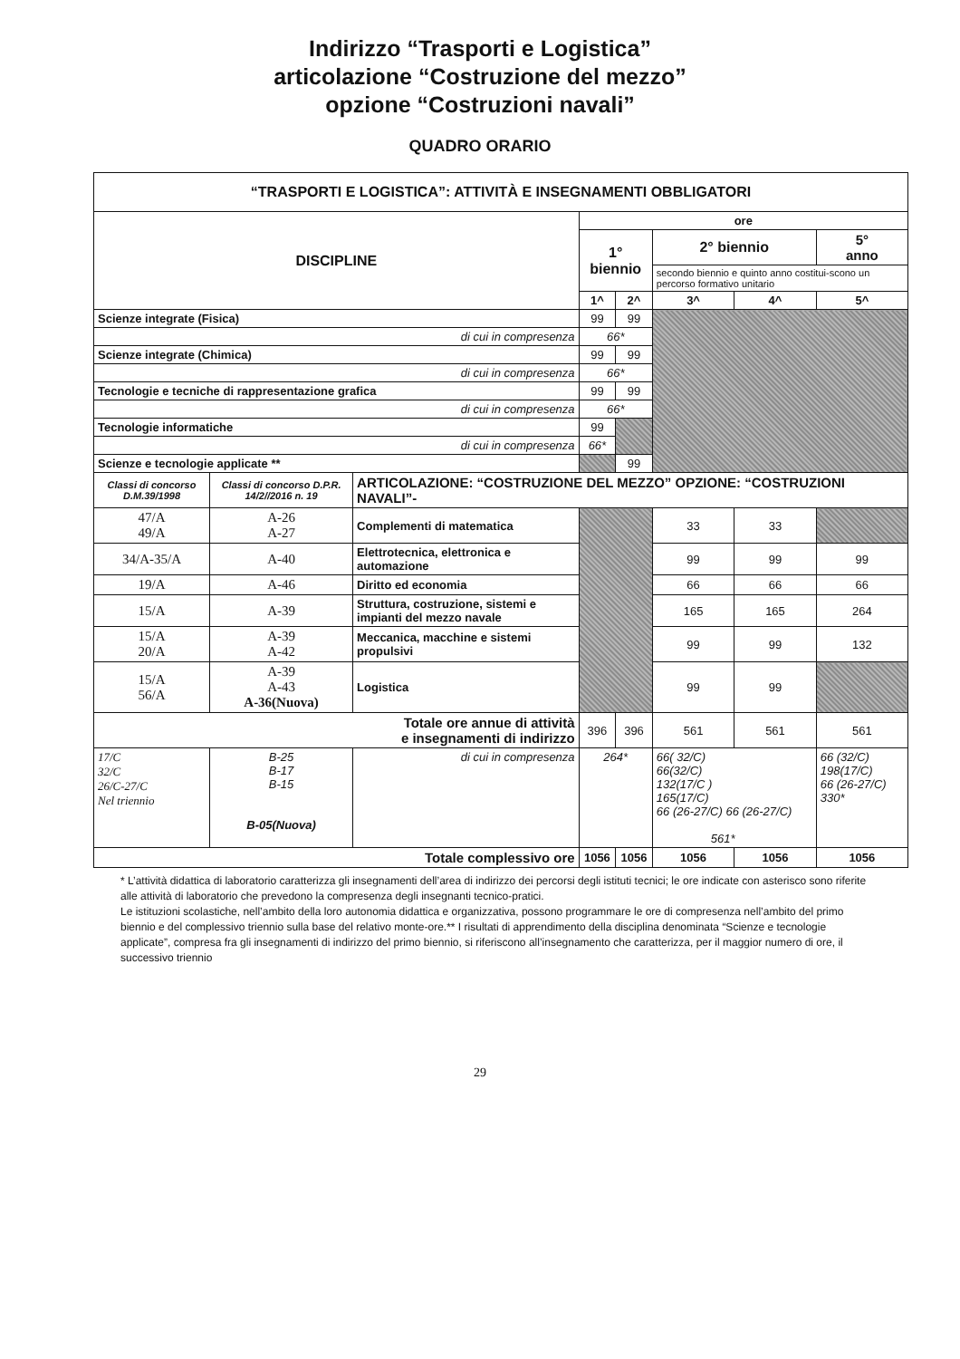Indirizzo “Trasporti e Logistica”
articolazione “Costruzione del mezzo”
opzione “Costruzioni navali”
QUADRO ORARIO
| “TRASPORTI E LOGISTICA”: ATTIVITÀ E INSEGNAMENTI OBBLIGATORI | | | | | | | |
| --- | --- | --- | --- | --- | --- | --- | --- |
| DISCIPLINE | | | ore | | | | |
| | | | 1° biennio | | 2° biennio | | 5° anno |
| | | | | | secondo biennio e quinto anno costitui-scono un percorso formativo unitario | | |
| | | | 1^ | 2^ | 3^ | 4^ | 5^ |
| Scienze integrate (Fisica) | | | 99 | 99 | | | |
| di cui in compresenza | | | 66* | | | | |
| Scienze integrate (Chimica) | | | 99 | 99 | | | |
| di cui in compresenza | | | 66* | | | | |
| Tecnologie e tecniche di rappresentazione grafica | | | 99 | 99 | | | |
| di cui in compresenza | | | 66* | | | | |
| Tecnologie informatiche | | | 99 | | | | |
| di cui in compresenza | | | 66* | | | | |
| Scienze e tecnologie applicate ** | | | | 99 | | | |
| Classi di concorso D.M.39/1998 | Classi di concorso D.P.R. 14/2//2016 n. 19 | ARTICOLAZIONE: “COSTRUZIONE DEL MEZZO” OPZIONE: “COSTRUZIONI NAVALI”- | | | | | |
| 47/A 49/A | A-26 A-27 | Complementi di matematica | | | 33 | 33 | |
| 34/A-35/A | A-40 | Elettrotecnica, elettronica e automazione | | | 99 | 99 | 99 |
| 19/A | A-46 | Diritto ed economia | | | 66 | 66 | 66 |
| 15/A | A-39 | Struttura, costruzione, sistemi e impianti del mezzo navale | | | 165 | 165 | 264 |
| 15/A 20/A | A-39 A-42 | Meccanica, macchine e sistemi propulsivi | | | 99 | 99 | 132 |
| 15/A 56/A | A-39 A-43 A-36(Nuova) | Logistica | | | 99 | 99 | |
| Totale ore annue di attività e insegnamenti di indirizzo | | | 396 | 396 | 561 | 561 | 561 |
| 17/C 32/C 26/C-27/C Nel triennio | B-25 B-17 B-15 B-05(Nuova) | di cui in compresenza | 264* | | 66( 32/C) 66(32/C) 132(17/C ) 165(17/C) 66 (26-27/C) 66 (26-27/C) 561* | | 66 (32/C) 198(17/C) 66 (26-27/C) 330* |
| Totale complessivo ore | | | 1056 | 1056 | 1056 | 1056 | 1056 |
* L’attività didattica di laboratorio caratterizza gli insegnamenti dell’area di indirizzo dei percorsi degli istituti tecnici; le ore indicate con asterisco sono riferite alle attività di laboratorio che prevedono la compresenza degli insegnanti tecnico-pratici.
Le istituzioni scolastiche, nell’ambito della loro autonomia didattica e organizzativa, possono programmare le ore di compresenza nell’ambito del primo biennio e del complessivo triennio sulla base del relativo monte-ore.** I risultati di apprendimento della disciplina denominata “Scienze e tecnologie applicate”, compresa fra gli insegnamenti di indirizzo del primo biennio, si riferiscono all’insegnamento che caratterizza, per il maggior numero di ore, il successivo triennio
29